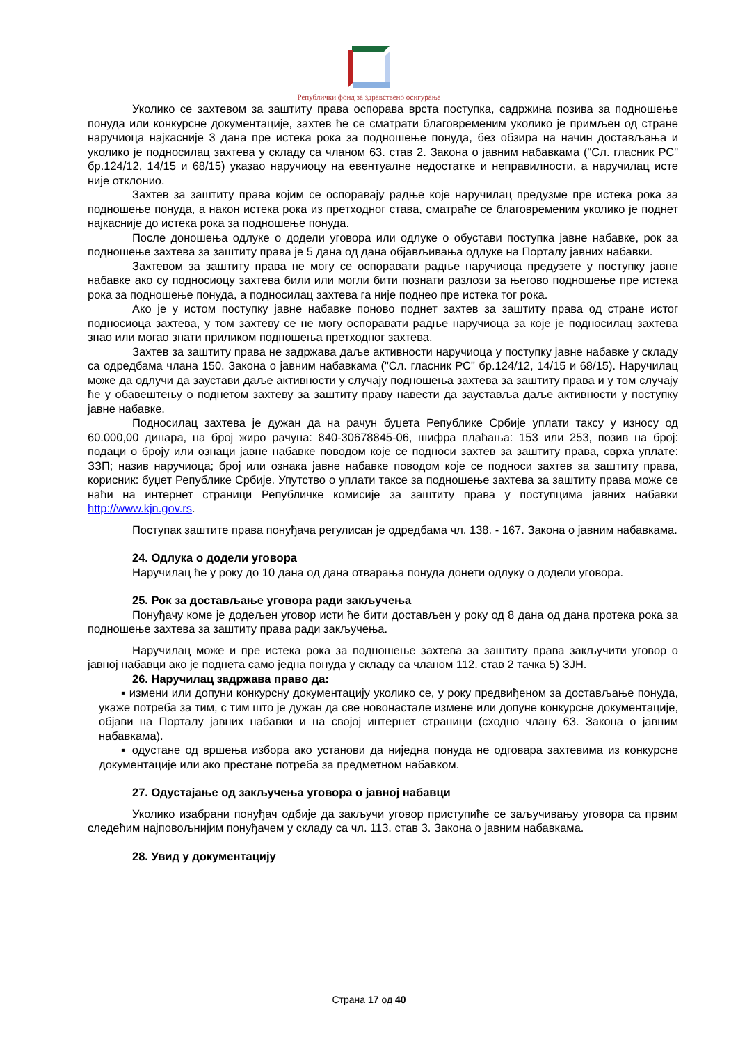Републички фонд за здравствено осигурање
Уколико се захтевом за заштиту права оспорава врста поступка, садржина позива за подношење понуда или конкурсне документације, захтев ће се сматрати благовременим уколико је примљен од стране наручиоца најкасније 3 дана пре истека рока за подношење понуда, без обзира на начин достављања и уколико је подносилац захтева у складу са чланом 63. став 2. Закона о јавним набавкама ("Сл. гласник РС" бр.124/12, 14/15 и 68/15) указао наручиоцу на евентуалне недостатке и неправилности, а наручилац исте није отклонио.
Захтев за заштиту права којим се оспоравају радње које наручилац предузме пре истека рока за подношење понуда, а након истека рока из претходног става, сматраће се благовременим уколико је поднет најкасније до истека рока за подношење понуда.
После доношења одлуке о додели уговора или одлуке о обустави поступка јавне набавке, рок за подношење захтева за заштиту права је 5 дана од дана објављивања одлуке на Порталу јавних набавки.
Захтевом за заштиту права не могу се оспоравати радње наручиоца предузете у поступку јавне набавке ако су подносиоцу захтева били или могли бити познати разлози за његово подношење пре истека рока за подношење понуда, а подносилац захтева га није поднео пре истека тог рока.
Ако је у истом поступку јавне набавке поново поднет захтев за заштиту права од стране истог подносиоца захтева, у том захтеву се не могу оспоравати радње наручиоца за које је подносилац захтева знао или могао знати приликом подношења претходног захтева.
Захтев за заштиту права не задржава даље активности наручиоца у поступку јавне набавке у складу са одредбама члана 150. Закона о јавним набавкама ("Сл. гласник РС" бр.124/12, 14/15 и 68/15). Наручилац може да одлучи да заустави даље активности у случају подношења захтева за заштиту права и у том случају ће у обавештењу о поднетом захтеву за заштиту праву навести да зауставља даље активности у поступку јавне набавке.
Подносилац захтева је дужан да на рачун буџета Републике Србије уплати таксу у износу од 60.000,00 динара, на број жиро рачуна: 840-30678845-06, шифра плаћања: 153 или 253, позив на број: подаци о броју или ознаци јавне набавке поводом које се подноси захтев за заштиту права, сврха уплате: ЗЗП; назив наручиоца; број или ознака јавне набавке поводом које се подноси захтев за заштиту права, корисник: буџет Републике Србије. Упутство о уплати таксе за подношење захтева за заштиту права може се наћи на интернет страници Републичке комисије за заштиту права у поступцима јавних набавки http://www.kjn.gov.rs.
Поступак заштите права понуђача регулисан је одредбама чл. 138. - 167. Закона о јавним набавкама.
24. Одлука о додели уговора
Наручилац ће у року до 10 дана од дана отварања понуда донети одлуку о додели уговора.
25. Рок за достављање уговора ради закључења
Понуђачу коме је додељен уговор исти ће бити достављен у року од 8 дана од дана протека рока за подношење захтева за заштиту права ради закључења.
Наручилац може и пре истека рока за подношење захтева за заштиту права закључити уговор о јавној набавци ако је поднета само једна понуда у складу са чланом 112. став 2 тачка 5) ЗЈН.
26. Наручилац задржава право да:
▪ измени или допуни конкурсну документацију уколико се, у року предвиђеном за достављање понуда, укаже потреба за тим, с тим што је дужан да све новонастале измене или допуне конкурсне документације, објави на Порталу јавних набавки и на својој интернет страници (сходно члану 63. Закона о јавним набавкама).
▪ одустане од вршења избора ако установи да ниједна понуда не одговара захтевима из конкурсне документације или ако престане потреба за предметном набавком.
27. Одустајање од закључења уговора о јавној набавци
Уколико изабрани понуђач одбије да закључи уговор приступиће се заључивању уговора са првим следећим најповољнијим понуђачем у складу са чл. 113. став 3. Закона о јавним набавкама.
28. Увид у документацију
Страна 17 од 40